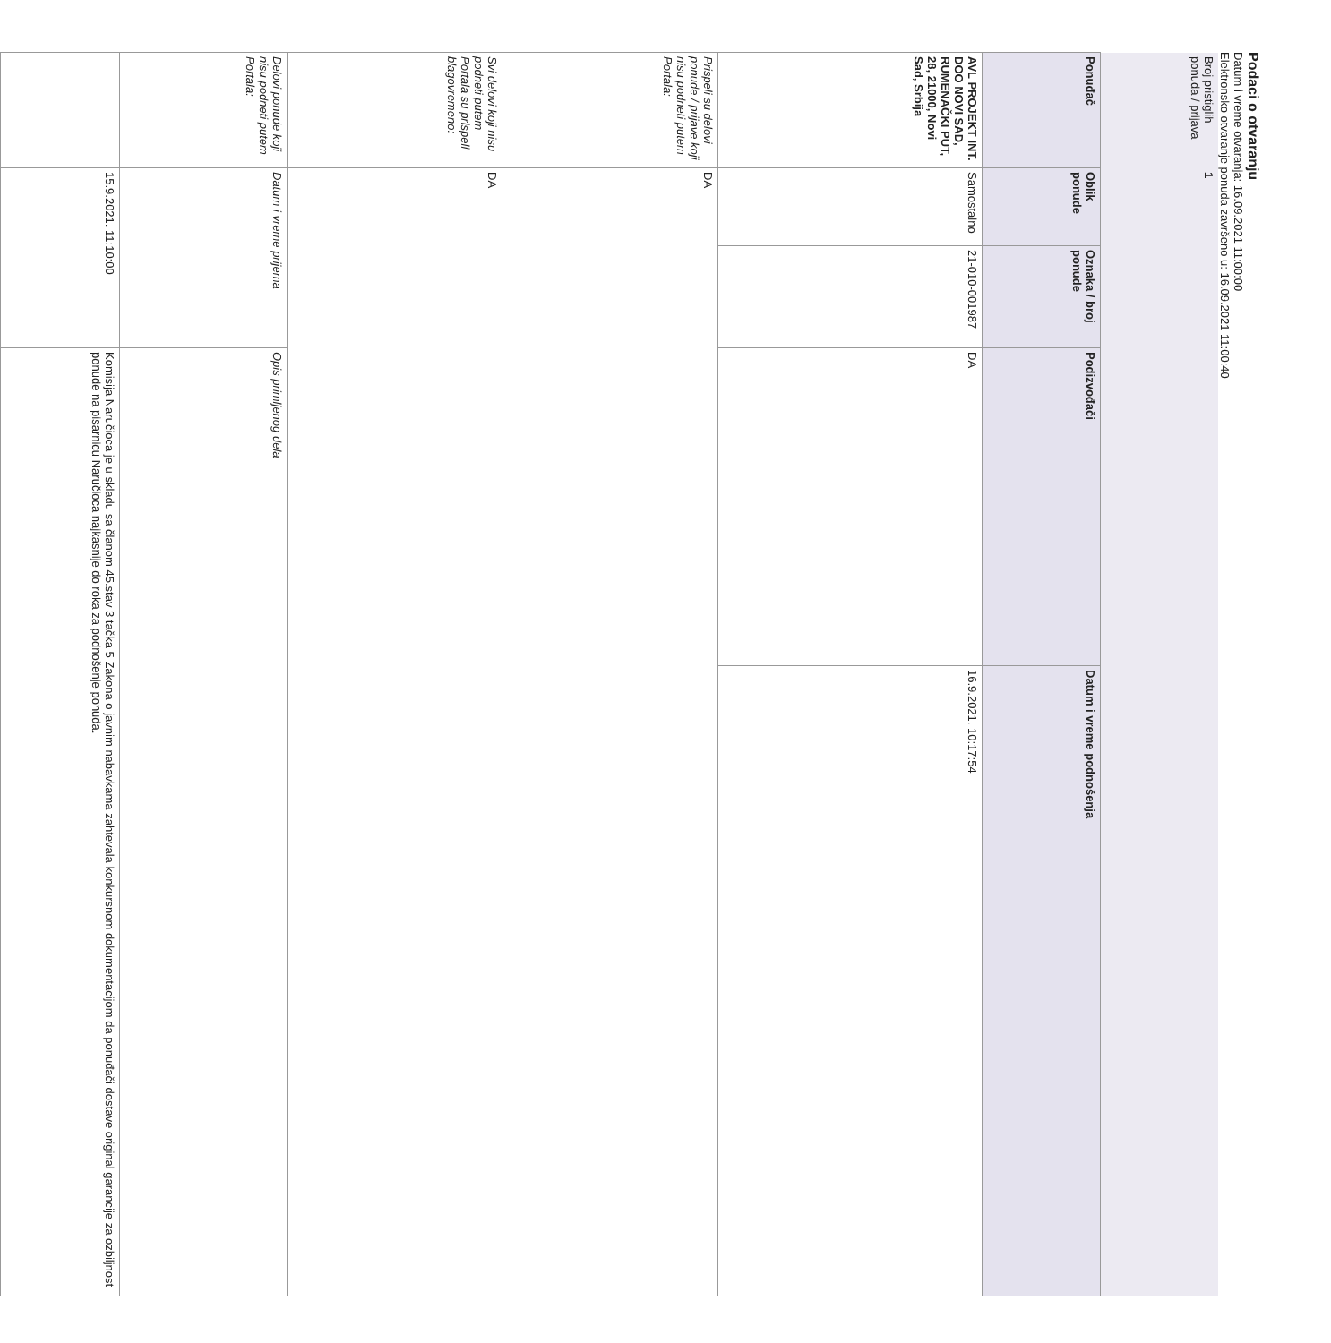Podaci o otvaranju
Datum i vreme otvaranja: 16.09.2021 11:00:00
Elektronsko otvaranje ponuda završeno u: 16.09.2021 11:00:40
| Broj pristiglih ponuda / prijava | 1 | | | |
| Ponuđač | Oblik ponude | Oznaka / broj ponude | Podizvođači | Datum i vreme podnošenja |
| AVL PROJEKT INT. DOO NOVI SAD, RUMENAČKI PUT, 28, 21000, Novi Sad, Srbija | Samostalno | 21-010-001987 | DA | 16.9.2021. 10:17:54 |
| Prispeli su delovi ponude / prijave koji nisu podneti putem Portala: | DA | | | |
| Svi delovi koji nisu podneti putem Portala su prispeli blagovremeno: | DA | | | |
| Delovi ponude koji nisu podneti putem Portala: | Datum i vreme prijema | | Opis primljenog dela | |
| | 15.9.2021. 11:10:00 | | Komisija Naručioca je u skladu sa članom 45.stav 3 tačka 5 Zakona o javnim nabavkama zahtevala konkursnom dokumentacijom da ponuđači dostave original garancije za ozbiljnost ponude na pisarnicu Naručioca najkasnije do roka za podnošenje ponuda. | |